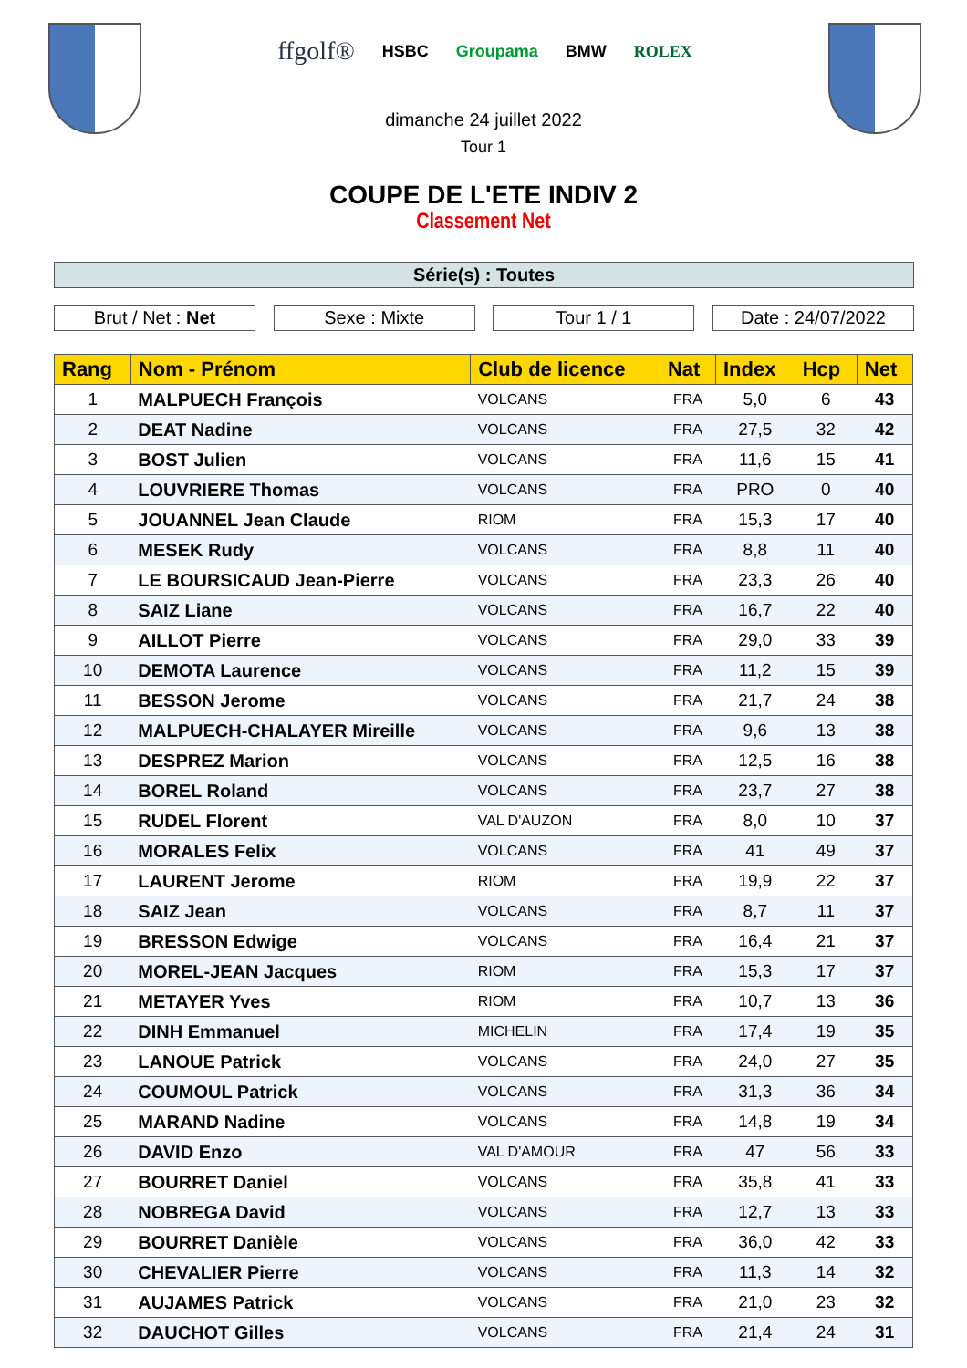ffgolf® HSBC Groupama BMW ROLEX
dimanche 24 juillet 2022
Tour 1
COUPE DE L'ETE INDIV 2
Classement Net
Série(s) : Toutes
Brut / Net : Net Sexe : Mixte Tour 1 / 1 Date : 24/07/2022
| Rang | Nom - Prénom | Club de licence | Nat | Index | Hcp | Net |
| --- | --- | --- | --- | --- | --- | --- |
| 1 | MALPUECH François | VOLCANS | FRA | 5,0 | 6 | 43 |
| 2 | DEAT Nadine | VOLCANS | FRA | 27,5 | 32 | 42 |
| 3 | BOST Julien | VOLCANS | FRA | 11,6 | 15 | 41 |
| 4 | LOUVRIERE Thomas | VOLCANS | FRA | PRO | 0 | 40 |
| 5 | JOUANNEL Jean Claude | RIOM | FRA | 15,3 | 17 | 40 |
| 6 | MESEK Rudy | VOLCANS | FRA | 8,8 | 11 | 40 |
| 7 | LE BOURSICAUD Jean-Pierre | VOLCANS | FRA | 23,3 | 26 | 40 |
| 8 | SAIZ Liane | VOLCANS | FRA | 16,7 | 22 | 40 |
| 9 | AILLOT Pierre | VOLCANS | FRA | 29,0 | 33 | 39 |
| 10 | DEMOTA Laurence | VOLCANS | FRA | 11,2 | 15 | 39 |
| 11 | BESSON Jerome | VOLCANS | FRA | 21,7 | 24 | 38 |
| 12 | MALPUECH-CHALAYER Mireille | VOLCANS | FRA | 9,6 | 13 | 38 |
| 13 | DESPREZ Marion | VOLCANS | FRA | 12,5 | 16 | 38 |
| 14 | BOREL Roland | VOLCANS | FRA | 23,7 | 27 | 38 |
| 15 | RUDEL Florent | VAL D'AUZON | FRA | 8,0 | 10 | 37 |
| 16 | MORALES Felix | VOLCANS | FRA | 41 | 49 | 37 |
| 17 | LAURENT Jerome | RIOM | FRA | 19,9 | 22 | 37 |
| 18 | SAIZ Jean | VOLCANS | FRA | 8,7 | 11 | 37 |
| 19 | BRESSON Edwige | VOLCANS | FRA | 16,4 | 21 | 37 |
| 20 | MOREL-JEAN Jacques | RIOM | FRA | 15,3 | 17 | 37 |
| 21 | METAYER Yves | RIOM | FRA | 10,7 | 13 | 36 |
| 22 | DINH Emmanuel | MICHELIN | FRA | 17,4 | 19 | 35 |
| 23 | LANOUE Patrick | VOLCANS | FRA | 24,0 | 27 | 35 |
| 24 | COUMOUL Patrick | VOLCANS | FRA | 31,3 | 36 | 34 |
| 25 | MARAND Nadine | VOLCANS | FRA | 14,8 | 19 | 34 |
| 26 | DAVID Enzo | VAL D'AMOUR | FRA | 47 | 56 | 33 |
| 27 | BOURRET Daniel | VOLCANS | FRA | 35,8 | 41 | 33 |
| 28 | NOBREGA David | VOLCANS | FRA | 12,7 | 13 | 33 |
| 29 | BOURRET Danièle | VOLCANS | FRA | 36,0 | 42 | 33 |
| 30 | CHEVALIER Pierre | VOLCANS | FRA | 11,3 | 14 | 32 |
| 31 | AUJAMES Patrick | VOLCANS | FRA | 21,0 | 23 | 32 |
| 32 | DAUCHOT Gilles | VOLCANS | FRA | 21,4 | 24 | 31 |